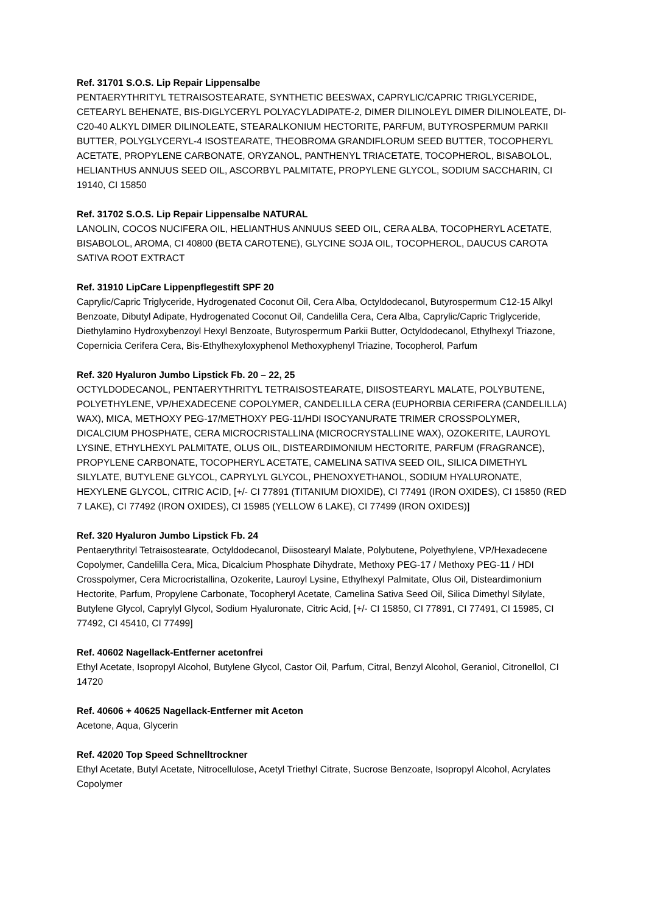Ref. 31701 S.O.S. Lip Repair Lippensalbe
PENTAERYTHRITYL TETRAISOSTEARATE, SYNTHETIC BEESWAX, CAPRYLIC/CAPRIC TRIGLYCERIDE, CETEARYL BEHENATE, BIS-DIGLYCERYL POLYACYLADIPATE-2, DIMER DILINOLEYL DIMER DILINOLEATE, DI-C20-40 ALKYL DIMER DILINOLEATE, STEARALKONIUM HECTORITE, PARFUM, BUTYROSPERMUM PARKII BUTTER, POLYGLYCERYL-4 ISOSTEARATE, THEOBROMA GRANDIFLORUM SEED BUTTER, TOCOPHERYL ACETATE, PROPYLENE CARBONATE, ORYZANOL, PANTHENYL TRIACETATE, TOCOPHEROL, BISABOLOL, HELIANTHUS ANNUUS SEED OIL, ASCORBYL PALMITATE, PROPYLENE GLYCOL, SODIUM SACCHARIN, CI 19140, CI 15850
Ref. 31702 S.O.S. Lip Repair Lippensalbe NATURAL
LANOLIN, COCOS NUCIFERA OIL, HELIANTHUS ANNUUS SEED OIL, CERA ALBA, TOCOPHERYL ACETATE, BISABOLOL, AROMA, CI 40800 (BETA CAROTENE), GLYCINE SOJA OIL, TOCOPHEROL, DAUCUS CAROTA SATIVA ROOT EXTRACT
Ref. 31910 LipCare Lippenpflegestift SPF 20
Caprylic/Capric Triglyceride, Hydrogenated Coconut Oil, Cera Alba, Octyldodecanol, Butyrospermum C12-15 Alkyl Benzoate, Dibutyl Adipate, Hydrogenated Coconut Oil, Candelilla Cera, Cera Alba, Caprylic/Capric Triglyceride, Diethylamino Hydroxybenzoyl Hexyl Benzoate, Butyrospermum Parkii Butter, Octyldodecanol, Ethylhexyl Triazone, Copernicia Cerifera Cera, Bis-Ethylhexyloxyphenol Methoxyphenyl Triazine, Tocopherol, Parfum
Ref. 320 Hyaluron Jumbo Lipstick Fb. 20 – 22, 25
OCTYLDODECANOL, PENTAERYTHRITYL TETRAISOSTEARATE, DIISOSTEARYL MALATE, POLYBUTENE, POLYETHYLENE, VP/HEXADECENE COPOLYMER, CANDELILLA CERA (EUPHORBIA CERIFERA (CANDELILLA) WAX), MICA, METHOXY PEG-17/METHOXY PEG-11/HDI ISOCYANURATE TRIMER CROSSPOLYMER, DICALCIUM PHOSPHATE, CERA MICROCRISTALLINA (MICROCRYSTALLINE WAX), OZOKERITE, LAUROYL LYSINE, ETHYLHEXYL PALMITATE, OLUS OIL, DISTEARDIMONIUM HECTORITE, PARFUM (FRAGRANCE), PROPYLENE CARBONATE, TOCOPHERYL ACETATE, CAMELINA SATIVA SEED OIL, SILICA DIMETHYL SILYLATE, BUTYLENE GLYCOL, CAPRYLYL GLYCOL, PHENOXYETHANOL, SODIUM HYALURONATE, HEXYLENE GLYCOL, CITRIC ACID, [+/- CI 77891 (TITANIUM DIOXIDE), CI 77491 (IRON OXIDES), CI 15850 (RED 7 LAKE), CI 77492 (IRON OXIDES), CI 15985 (YELLOW 6 LAKE), CI 77499 (IRON OXIDES)]
Ref. 320 Hyaluron Jumbo Lipstick Fb. 24
Pentaerythrityl Tetraisostearate, Octyldodecanol, Diisostearyl Malate, Polybutene, Polyethylene, VP/Hexadecene Copolymer, Candelilla Cera, Mica, Dicalcium Phosphate Dihydrate, Methoxy PEG-17 / Methoxy PEG-11 / HDI Crosspolymer, Cera Microcristallina, Ozokerite, Lauroyl Lysine, Ethylhexyl Palmitate, Olus Oil, Disteardimonium Hectorite, Parfum, Propylene Carbonate, Tocopheryl Acetate, Camelina Sativa Seed Oil, Silica Dimethyl Silylate, Butylene Glycol, Caprylyl Glycol, Sodium Hyaluronate, Citric Acid, [+/- CI 15850, CI 77891, CI 77491, CI 15985, CI 77492, CI 45410, CI 77499]
Ref. 40602 Nagellack-Entferner acetonfrei
Ethyl Acetate, Isopropyl Alcohol, Butylene Glycol, Castor Oil, Parfum, Citral, Benzyl Alcohol, Geraniol, Citronellol, CI 14720
Ref. 40606 + 40625 Nagellack-Entferner mit Aceton
Acetone, Aqua, Glycerin
Ref. 42020 Top Speed Schnelltrockner
Ethyl Acetate, Butyl Acetate, Nitrocellulose, Acetyl Triethyl Citrate, Sucrose Benzoate, Isopropyl Alcohol, Acrylates Copolymer